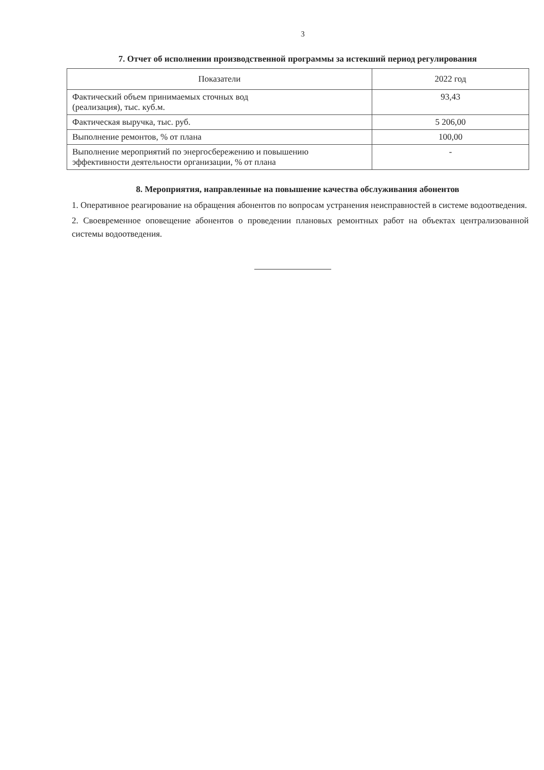3
7. Отчет об исполнении производственной программы за истекший период регулирования
| Показатели | 2022 год |
| --- | --- |
| Фактический объем принимаемых сточных вод (реализация), тыс. куб.м. | 93,43 |
| Фактическая выручка, тыс. руб. | 5 206,00 |
| Выполнение ремонтов, % от плана | 100,00 |
| Выполнение мероприятий по энергосбережению и повышению эффективности деятельности организации, % от плана | - |
8. Мероприятия, направленные на повышение качества обслуживания абонентов
1. Оперативное реагирование на обращения абонентов по вопросам устранения неисправностей в системе водоотведения.
2. Своевременное оповещение абонентов о проведении плановых ремонтных работ на объектах централизованной системы водоотведения.